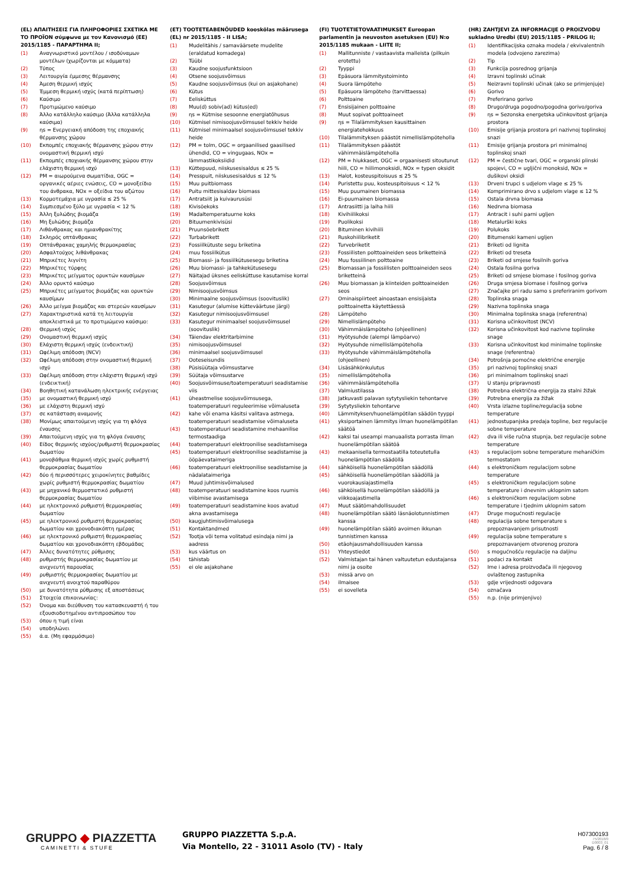(EL) ΑΠΑΙΤΗΣΕΙΣ ΓΙΑ ΠΛΗΡΟΦΟΡΙΕΣ ΣΧΕΤΙΚΑ ΜΕ ΤΟ ΠΡΟΪΟΝ σύμφωνα με τον Κανονισμό (ΕΕ) 2015/1185 - ΠΑΡΑΡΤΗΜΑ II;
(1) Αναγνωριστικό μοντέλου / ισοδύναμων μοντέλων (χωρίζονται με κόμματα)
(2) Τύπος
(3) Λειτουργία έμμεσης θέρμανσης
(4) Άμεση θερμική ισχύς
(5) Έμμεση θερμική ισχύς (κατά περίπτωση)
(6) Καύσιμο
(7) Προτιμώμενο καύσιμο
(8) Άλλο κατάλληλο καύσιμο (Άλλα κατάλληλα καύσιμα)
(9) ηs = Ενεργειακή απόδοση της εποχιακής θέρμανσης χώρου
(10) Εκπομπές εποχιακής θέρμανσης χώρου στην ονομαστική θερμική ισχύ
(11) Εκπομπές εποχιακής θέρμανσης χώρου στην ελάχιστη θερμική ισχύ
(12) PM = αιωρούμενα σωματίδια, OGC = οργανικές αέριες ενώσεις, CO = μονοξείδιο του άνθρακα, NOx = οξείδια του αζώτου
(13) Κορμοτεμάχια με υγρασία ≤ 25 %
(14) Συμπιεσμένο ξύλο με υγρασία < 12 %
(15) Άλλη ξυλώδης βιομάζα
(16) Μη ξυλώδης βιομάζα
(17) Λιθάνθρακας και ημιανθρακίτης
(18) Σκληρός οπτάνθρακας
(19) Οπτάνθρακας χαμηλής θερμοκρασίας
(20) Ασφαλτούχος λιθάνθρακας
(21) Μπρικέτες λιγνίτη
(22) Μπρικέτες τύρφης
(23) Μπρικέτες μείγματος ορυκτών καυσίμων
(24) Άλλο ορυκτό καύσιμο
(25) Μπρικέτες μείγματος βιομάζας και ορυκτών καυσίμων
(26) Άλλο μείγμα βιομάζας και στερεών καυσίμων
(27) Χαρακτηριστικά κατά τη λειτουργία αποκλειστικά με το προτιμώμενο καύσιμο:
(28) Θερμική ισχύς
(29) Ονομαστική θερμική ισχύς
(30) Ελάχιστη θερμική ισχύς (ενδεικτική)
(31) Ωφέλιμη απόδοση (NCV)
(32) Ωφέλιμη απόδοση στην ονομαστική θερμική ισχύ
(33) Ωφέλιμη απόδοση στην ελάχιστη θερμική ισχύ (ενδεικτική)
(34) Βοηθητική κατανάλωση ηλεκτρικής ενέργειας
(35) με ονομαστική θερμική ισχύ
(36) με ελάχιστη θερμική ισχύ
(37) σε κατάσταση αναμονής
(38) Μονίμως απαιτούμενη ισχύς για τη φλόγα έναυσης
(39) Απαιτούμενη ισχύς για τη φλόγα έναυσης
(40) Είδος θερμικής ισχύος/ρυθμιστή θερμοκρασίας δωματίου
(41) μονοβάθμια θερμική ισχύς χωρίς ρυθμιστή θερμοκρασίας δωματίου
(42) δύο ή περισσότερες χειροκίνητες βαθμίδες χωρίς ρυθμιστή θερμοκρασίας δωματίου
(43) με μηχανικό θερμοστατικό ρυθμιστή θερμοκρασίας δωματίου
(44) με ηλεκτρονικό ρυθμιστή θερμοκρασίας δωματίου
(45) με ηλεκτρονικό ρυθμιστή θερμοκρασίας δωματίου και χρονοδιακόπτη ημέρας
(46) με ηλεκτρονικό ρυθμιστή θερμοκρασίας δωματίου και χρονοδιακόπτη εβδομάδας
(47) Άλλες δυνατότητες ρύθμισης
(48) ρυθμιστής θερμοκρασίας δωματίου με ανιχνευτή παρουσίας
(49) ρυθμιστής θερμοκρασίας δωματίου με ανιχνευτή ανοιχτού παραθύρου
(50) με δυνατότητα ρύθμισης εξ αποστάσεως
(51) Στοιχεία επικοινωνίας:
(52) Όνομα και διεύθυνση του κατασκευαστή ή του εξουσιοδοτημένου αντιπροσώπου του
(53) όπου η τιμή είναι
(54) υποδηλώνει
(55) ά.α. (Μη εφαρμόσιμο)
(ET) TOOTETEABENÕUDED kooskõlas määrusega (EL) nr 2015/1185 - II LISA;
(1) Mudelitähis / samaväärsete mudelite (eraldatud komadega)
(2) Tüübi
(3) Kaudne soojusfunktsioon
(4) Otsene soojusvõimsus
(5) Kaudne soojusvõimsus (kui on asjakohane)
(6) Kütus
(7) Eelisküttus
(8) Muu(d) sobiv(ad) kütus(ed)
(9) ηs = Kütmise sesoonne energiatõhusus
(10) Kütmisel nimisoojusvõimsusel tekkiv heide
(11) Kütmisel minimaalsel soojusvõimsusel tekkiv heide
(12) PM = tolm, OGC = orgaanilised gaasilised ühendid, CO = vingugaas, NOx = lämmastikoksiidid
(13) Küttepuud, niiskusesisaldus ≤ 25 %
(14) Presspuit, niiskusesisaldus ≤ 12 %
(15) Muu puitbiomass
(16) Puitu mittesisaldav biomass
(17) Antratsiit ja kuivaurusüsi
(18) Kivisöekoks
(19) Madaltemperatuurne koks
(20) Bituumenkivisüsi
(21) Pruunsöebrikett
(22) Turbabrikett
(23) Fossiilkütuste segu briketina
(24) muu fossiilkütus
(25) Biomassi- ja fossiilkütusesegu briketina
(26) Muu biomassi- ja tahkekütusesegu
(27) Näitajad üksnes eelisküttuse kasutamise korral
(28) Soojusvõimsus
(29) Nimisoojusvõimsus
(30) Minimaalne soojusvõimsus (soovituslik)
(31) Kasutegur (alumise kütteväärtuse järgi)
(32) Kasutegur nimisoojusvõimsusel
(33) Kasutegur minimaalsel soojusvõimsusel (soovituslik)
(34) Täiendav elektritarbimine
(35) nimisoojusvõimsusel
(36) minimaalsel soojusvõimsusel
(37) Ooteseisundis
(38) Püsisüütaja võimsustarve
(39) Süütaja võimsustarve
(40) Soojusvõimsuse/toatemperatuuri seadistamise viis
(41) üheastmelise soojusvõimsusega, toatemperatuuri reguleerimise võimaluseta
(42) kahe või enama käsitsi valitava astmega, toatemperatuuri seadistamise võimaluseta
(43) toatemperatuuri seadistamine mehaanilise termostaadiga
(44) toatemperatuuri elektroonilise seadistamisega
(45) toatemperatuuri elektroonilise seadistamise ja ööpäevataimeriga
(46) toatemperatuuri elektroonilise seadistamise ja nädalataimeriga
(47) Muud juhtimisvõimalused
(48) toatemperatuuri seadistamine koos ruumis viibimise avastamisega
(49) toatemperatuuri seadistamine koos avatud akna avastamisega
(50) kaugjuhtimisvõimalusega
(51) Kontaktandmed
(52) Tootja või tema volitatud esindaja nimi ja aadress
(53) kus väärtus on
(54) tähistab
(55) ei ole asjakohane
(FI) TUOTETIETOVAATIMUKSET Euroopan parlamentin ja neuvoston asetuksen (EU) N:o 2015/1185 mukaan - LIITE II;
(1) Mallitunniste / vastaavista malleista (pilkuin erotettu)
(2) Tyyppi
(3) Epäsuora lämmitystoiminto
(4) Suora lämpöteho
(5) Epäsuora lämpöteho (tarvittaessa)
(6) Polttoaine
(7) Ensisijainen polttoaine
(8) Muut sopivat polttoaineet
(9) ηs = Tilalämmityksen kausittainen energiatehokkuus
(10) Tilalämmityksen päästöt nimellislämpöteholla
(11) Tilalämmityksen päästöt vähimmäislämpöteholla
(12) PM = hiukkaset, OGC = orgaanisesti sitoutunut hiili, CO = hiilimonoksidi, NOx = typen oksidit
(13) Halot, kosteuspitoisuus ≤ 25 %
(14) Puristettu puu, kosteuspitoisuus < 12 %
(15) Muu puumainen biomassa
(16) Ei-puumainen biomassa
(17) Antrasiitti ja laiha hiili
(18) Kivihiilikoksi
(19) Puolikoksi
(20) Bituminen kivihiili
(21) Ruskohiilibriketit
(22) Turvebriketit
(23) Fossiilisten polttoaineiden seos briketteinä
(24) Muu fossiilinen polttoaine
(25) Biomassan ja fossiilisten polttoaineiden seos briketteinä
(26) Muu biomassan ja kiinteiden polttoaineiden seos
(27) Ominaispiirteet ainoastaan ensisijaista polttoainetta käytettäessä
(28) Lämpöteho
(29) Nimellislämpöteho
(30) Vähimmäislämpöteho (ohjeellinen)
(31) Hyötysuhde (alempi lämpöarvo)
(32) Hyötysuhde nimellislämpöteholla
(33) Hyötysuhde vähimmäislämpöteholla (ohjeellinen)
(34) Lisäsähkönkulutus
(35) nimellislämpöteholla
(36) vähimmäislämpöteholla
(37) Valmiustilassa
(38) Jatkuvasti palavan sytytysliekin tehontarve
(39) Sytytysliekin tehontarve
(40) Lämmityksen/huonelämpötilan säädön tyyppi
(41) yksiportainen lämmitys ilman huonelämpötilan säätöä
(42) kaksi tai useampi manuaalista porrasta ilman huonelämpötilan säätöä
(43) mekaanisella termostaatilla toteutetulla huonelämpötilan säädöllä
(44) sähköisellä huonelämpötilan säädöllä
(45) sähköisellä huonelämpötilan säädöllä ja vuorokausiajastimella
(46) sähköisellä huonelämpötilan säädöllä ja viikkoajastimella
(47) Muut säätömahdollisuudet
(48) huonelämpötilan säätö läsnäolotunnistimen kanssa
(49) huonelämpötilan säätö avoimen ikkunan tunnistimen kanssa
(50) etäohjausmahdollisuuden kanssa
(51) Yhteystiedot
(52) Valmistajan tai hänen valtuutetun edustajansa nimi ja osoite
(53) missä arvo on
(54) ilmaisee
(55) ei sovelleta
(HR) ZAHTJEVI ZA INFORMACIJE O PROIZVODU sukladno Uredbi (EU) 2015/1185 - PRILOG II;
(1) Identifikacijska oznaka modela / ekvivalentnih modela (odvojeno zarezima)
(2) Tip
(3) Funkcija posrednog grijanja
(4) Izravni toplinski učinak
(5) Neizravni toplinski učinak (ako se primjenjuje)
(6) Gorivo
(7) Preferirano gorivo
(8) Drugo/druga pogodno/pogodna gorivo/goriva
(9) ηs = Sezonska energetska učinkovitost grijanja prostora
(10) Emisije grijanja prostora pri nazivnoj toplinskoj snazi
(11) Emisije grijanja prostora pri minimalnoj toplinskoj snazi
(12) PM = čestične tvari, OGC = organski plinski spojevi, CO = ugljični monoksid, NOx = dušikovi oksidi
(13) Drveni trupci s udjelom vlage ≤ 25 %
(14) Komprimirano drvo s udjelom vlage ≤ 12 %
(15) Ostala drvna biomasa
(16) Nedrvna biomasa
(17) Antracit i suhi parni ugljen
(18) Metalurški koks
(19) Polukoks
(20) Bitumenski kameni ugljen
(21) Briketi od lignita
(22) Briketi od treseta
(23) Briketi od smjese fosilnih goriva
(24) Ostala fosilna goriva
(25) Briketi od smjese biomase i fosilnog goriva
(26) Druga smjesa biomase i fosilnog goriva
(27) Značajke pri radu samo s preferiranim gorivom
(28) Toplinska snaga
(29) Nazivna toplinska snaga
(30) Minimalna toplinska snaga (referentna)
(31) Korisna učinkovitost (NCV)
(32) Korisna učinkovitost kod nazivne toplinske snage
(33) Korisna učinkovitost kod minimalne toplinske snage (referentna)
(34) Potrošnja pomoćne električne energije
(35) pri nazivnoj toplinskoj snazi
(36) pri minimalnom toplinskoj snazi
(37) U stanju pripravnosti
(38) Potrebna električna energija za stalni žižak
(39) Potrebna energija za žižak
(40) Vrsta izlazne topline/regulacija sobne temperature
(41) jednostupanjska predaja topline, bez regulacije sobne temperature
(42) dva ili više ručna stupnja, bez regulacije sobne temperature
(43) s regulacijom sobne temperature mehaničkim termostatom
(44) s elektroničkom regulacijom sobne temperature
(45) s elektroničkom regulacijom sobne temperature i dnevnim uklopnim satom
(46) s elektroničkom regulacijom sobne temperature i tjednim uklopnim satom
(47) Druge mogućnosti regulacije
(48) regulacija sobne temperature s prepoznavanjem prisutnosti
(49) regulacija sobne temperature s prepoznavanjem otvorenog prozora
(50) s mogućnošću regulacije na daljinu
(51) podaci za kontakt
(52) Ime i adresa proizvođača ili njegovog ovlaštenog zastupnika
(53) gdje vrijednosti odgovara
(54) označava
(55) n.p. (nije primjenjivo)
GRUPPO ◆ PIAZZETTA
CAMINETTI & STUFE
GRUPPO PIAZZETTA S.p.A.
Via Montello, 22 - 31011 Asolo (TV) - Italy
H07300193
75/2018/0
D0003_01
Pag. 6 / 8